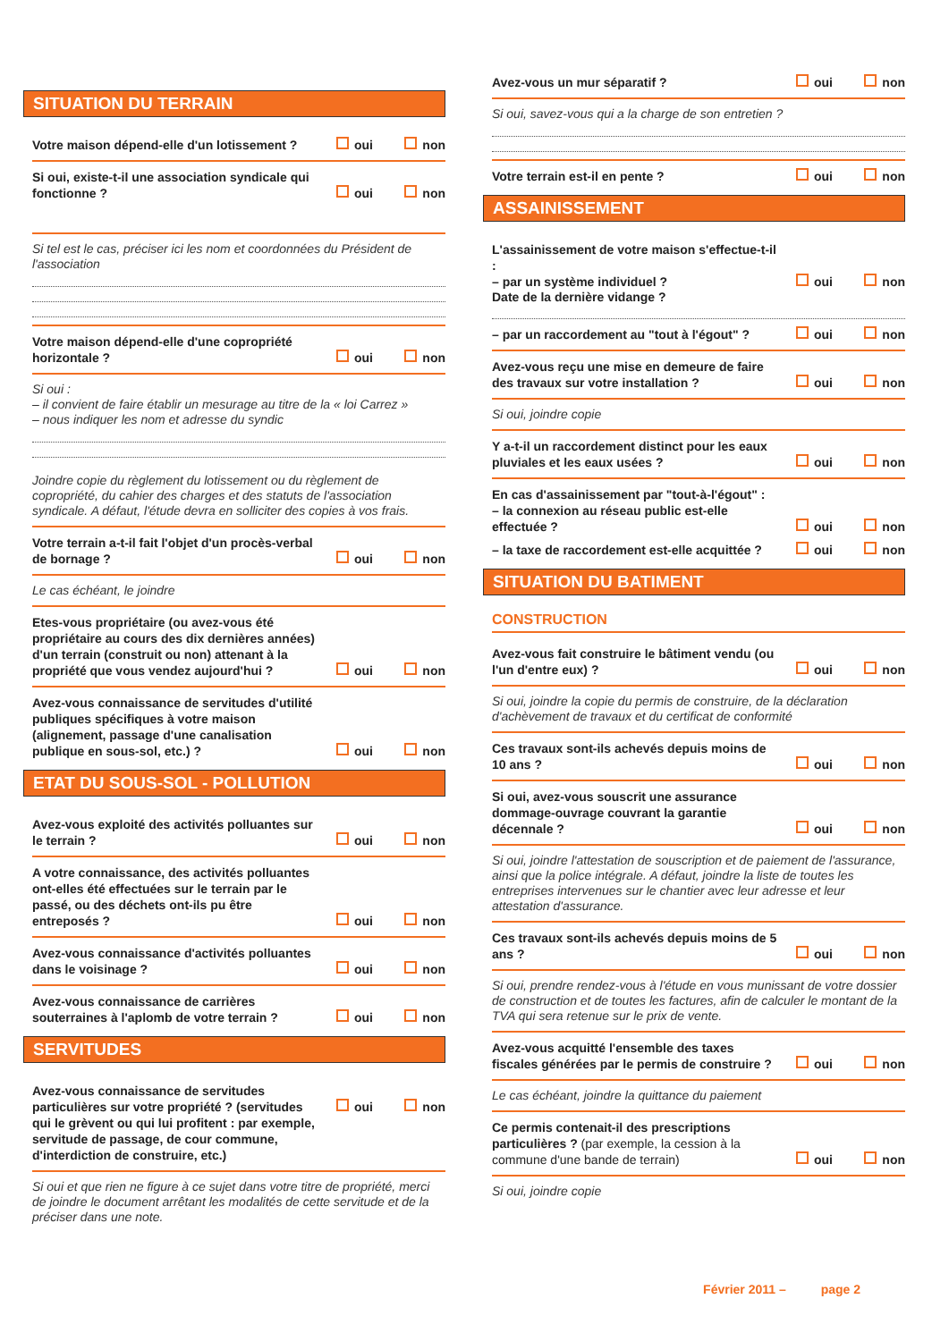SITUATION DU TERRAIN
Votre maison dépend-elle d'un lotissement ?
oui non
Si oui, existe-t-il une association syndicale qui fonctionne ?
oui non
Si tel est le cas, préciser ici les nom et coordonnées du Président de l'association
Votre maison dépend-elle d'une copropriété horizontale ?
oui non
Si oui :
– il convient de faire établir un mesurage au titre de la « loi Carrez »
– nous indiquer les nom et adresse du syndic
Joindre copie du règlement du lotissement ou du règlement de copropriété, du cahier des charges et des statuts de l'association syndicale. A défaut, l'étude devra en solliciter des copies à vos frais.
Votre terrain a-t-il fait l'objet d'un procès-verbal de bornage ?
oui non
Le cas échéant, le joindre
Etes-vous propriétaire (ou avez-vous été propriétaire au cours des dix dernières années) d'un terrain (construit ou non) attenant à la propriété que vous vendez aujourd'hui ?
oui non
Avez-vous connaissance de servitudes d'utilité publiques spécifiques à votre maison (alignement, passage d'une canalisation publique en sous-sol, etc.) ?
oui non
ETAT DU SOUS-SOL - POLLUTION
Avez-vous exploité des activités polluantes sur le terrain ?
oui non
A votre connaissance, des activités polluantes ont-elles été effectuées sur le terrain par le passé, ou des déchets ont-ils pu être entreposés ?
oui non
Avez-vous connaissance d'activités polluantes dans le voisinage ?
oui non
Avez-vous connaissance de carrières souterraines à l'aplomb de votre terrain ?
oui non
SERVITUDES
Avez-vous connaissance de servitudes particulières sur votre propriété ? (servitudes qui le grèvent ou qui lui profitent : par exemple, servitude de passage, de cour commune, d'interdiction de construire, etc.)
oui non
Si oui et que rien ne figure à ce sujet dans votre titre de propriété, merci de joindre le document arrêtant les modalités de cette servitude et de la préciser dans une note.
Avez-vous un mur séparatif ?
oui non
Si oui, savez-vous qui a la charge de son entretien ?
Votre terrain est-il en pente ?
oui non
ASSAINISSEMENT
L'assainissement de votre maison s'effectue-t-il :
– par un système individuel ?
oui non
Date de la dernière vidange ?
– par un raccordement au "tout à l'égout" ?
oui non
Avez-vous reçu une mise en demeure de faire des travaux sur votre installation ?
oui non
Si oui, joindre copie
Y a-t-il un raccordement distinct pour les eaux pluviales et les eaux usées ?
oui non
En cas d'assainissement par "tout-à-l'égout" :
– la connexion au réseau public est-elle effectuée ?
oui non
– la taxe de raccordement est-elle acquittée ?
oui non
SITUATION DU BATIMENT
CONSTRUCTION
Avez-vous fait construire le bâtiment vendu (ou l'un d'entre eux) ?
oui non
Si oui, joindre la copie du permis de construire, de la déclaration d'achèvement de travaux et du certificat de conformité
Ces travaux sont-ils achevés depuis moins de 10 ans ?
oui non
Si oui, avez-vous souscrit une assurance dommage-ouvrage couvrant la garantie décennale ?
oui non
Si oui, joindre l'attestation de souscription et de paiement de l'assurance, ainsi que la police intégrale. A défaut, joindre la liste de toutes les entreprises intervenues sur le chantier avec leur adresse et leur attestation d'assurance.
Ces travaux sont-ils achevés depuis moins de 5 ans ?
oui non
Si oui, prendre rendez-vous à l'étude en vous munissant de votre dossier de construction et de toutes les factures, afin de calculer le montant de la TVA qui sera retenue sur le prix de vente.
Avez-vous acquitté l'ensemble des taxes fiscales générées par le permis de construire ?
oui non
Le cas échéant, joindre la quittance du paiement
Ce permis contenait-il des prescriptions particulières ? (par exemple, la cession à la commune d'une bande de terrain)
oui non
Si oui, joindre copie
Février 2011 – page 2